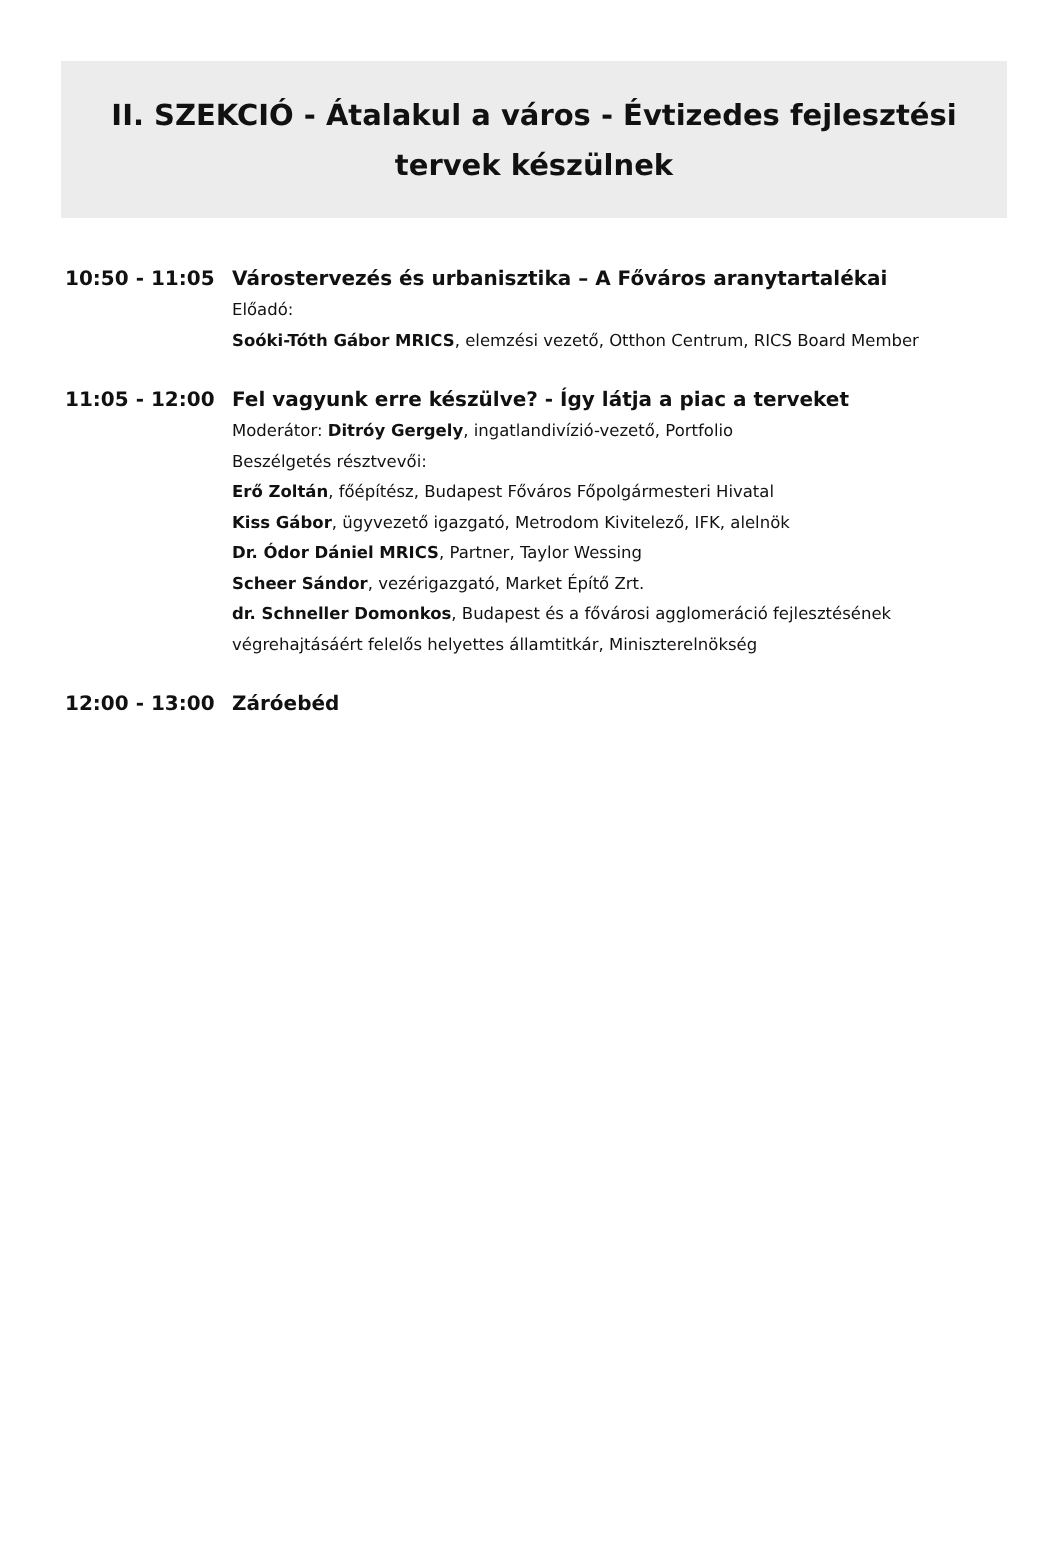II. SZEKCIÓ - Átalakul a város - Évtizedes fejlesztési tervek készülnek
10:50 - 11:05
Várostervezés és urbanisztika – A Főváros aranytartalékai
Előadó:
Soóki-Tóth Gábor MRICS, elemzési vezető, Otthon Centrum, RICS Board Member
11:05 - 12:00
Fel vagyunk erre készülve? - Így látja a piac a terveket
Moderátor: Ditróy Gergely, ingatlandivízió-vezető, Portfolio
Beszélgetés résztvevői:
Erő Zoltán, főépítész, Budapest Főváros Főpolgármesteri Hivatal
Kiss Gábor, ügyvezető igazgató, Metrodom Kivitelező, IFK, alelnök
Dr. Ódor Dániel MRICS, Partner, Taylor Wessing
Scheer Sándor, vezérigazgató, Market Építő Zrt.
dr. Schneller Domonkos, Budapest és a fővárosi agglomeráció fejlesztésének végrehajtásáért felelős helyettes államtitkár, Miniszterelnökség
12:00 - 13:00
Záróebéd